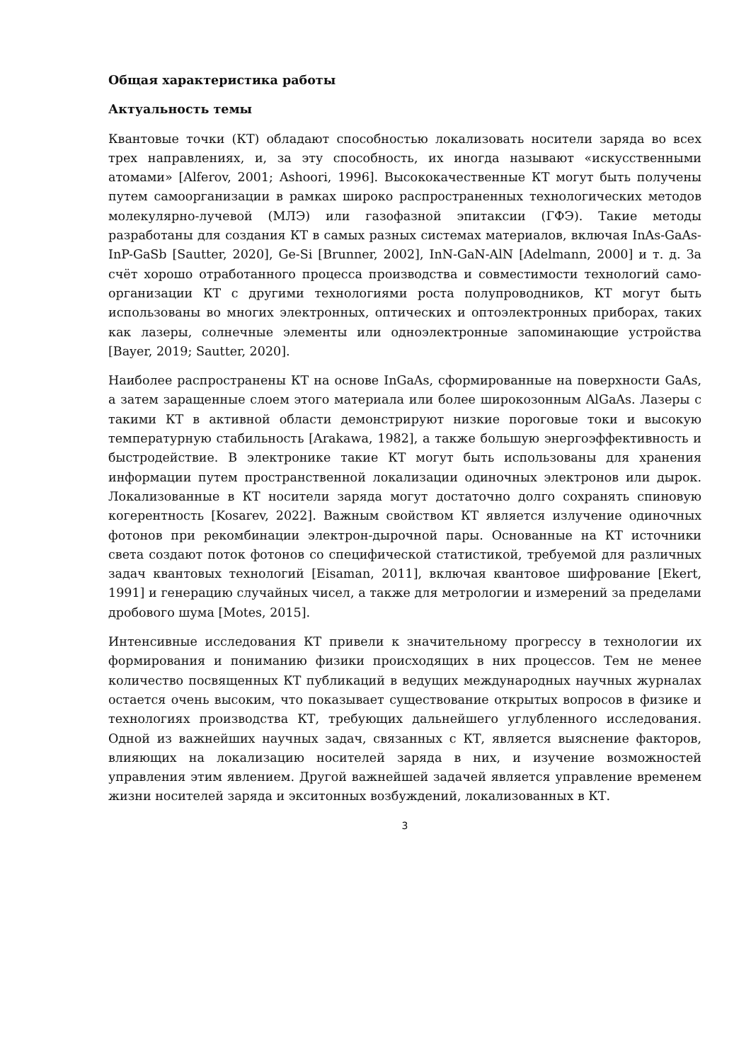Общая характеристика работы
Актуальность темы
Квантовые точки (КТ) обладают способностью локализовать носители заряда во всех трех направлениях, и, за эту способность, их иногда называют «искусственными атомами» [Alferov, 2001; Ashoori, 1996]. Высококачественные КТ могут быть получены путем самоорганизации в рамках широко распространенных технологических методов молекулярно-лучевой (МЛЭ) или газофазной эпитаксии (ГФЭ). Такие методы разработаны для создания КТ в самых разных системах материалов, включая InAs-GaAs-InP-GaSb [Sautter, 2020], Ge-Si [Brunner, 2002], InN-GaN-AlN [Adelmann, 2000] и т. д. За счёт хорошо отработанного процесса производства и совместимости технологий само-организации КТ с другими технологиями роста полупроводников, КТ могут быть использованы во многих электронных, оптических и оптоэлектронных приборах, таких как лазеры, солнечные элементы или одноэлектронные запоминающие устройства [Bayer, 2019; Sautter, 2020].
Наиболее распространены КТ на основе InGaAs, сформированные на поверхности GaAs, а затем заращенные слоем этого материала или более широкозонным AlGaAs. Лазеры с такими КТ в активной области демонстрируют низкие пороговые токи и высокую температурную стабильность [Arakawa, 1982], а также большую энергоэффективность и быстродействие. В электронике такие КТ могут быть использованы для хранения информации путем пространственной локализации одиночных электронов или дырок. Локализованные в КТ носители заряда могут достаточно долго сохранять спиновую когерентность [Kosarev, 2022]. Важным свойством КТ является излучение одиночных фотонов при рекомбинации электрон-дырочной пары. Основанные на КТ источники света создают поток фотонов со специфической статистикой, требуемой для различных задач квантовых технологий [Eisaman, 2011], включая квантовое шифрование [Ekert, 1991] и генерацию случайных чисел, а также для метрологии и измерений за пределами дробового шума [Motes, 2015].
Интенсивные исследования КТ привели к значительному прогрессу в технологии их формирования и пониманию физики происходящих в них процессов. Тем не менее количество посвященных КТ публикаций в ведущих международных научных журналах остается очень высоким, что показывает существование открытых вопросов в физике и технологиях производства КТ, требующих дальнейшего углубленного исследования. Одной из важнейших научных задач, связанных с КТ, является выяснение факторов, влияющих на локализацию носителей заряда в них, и изучение возможностей управления этим явлением. Другой важнейшей задачей является управление временем жизни носителей заряда и экситонных возбуждений, локализованных в КТ.
3